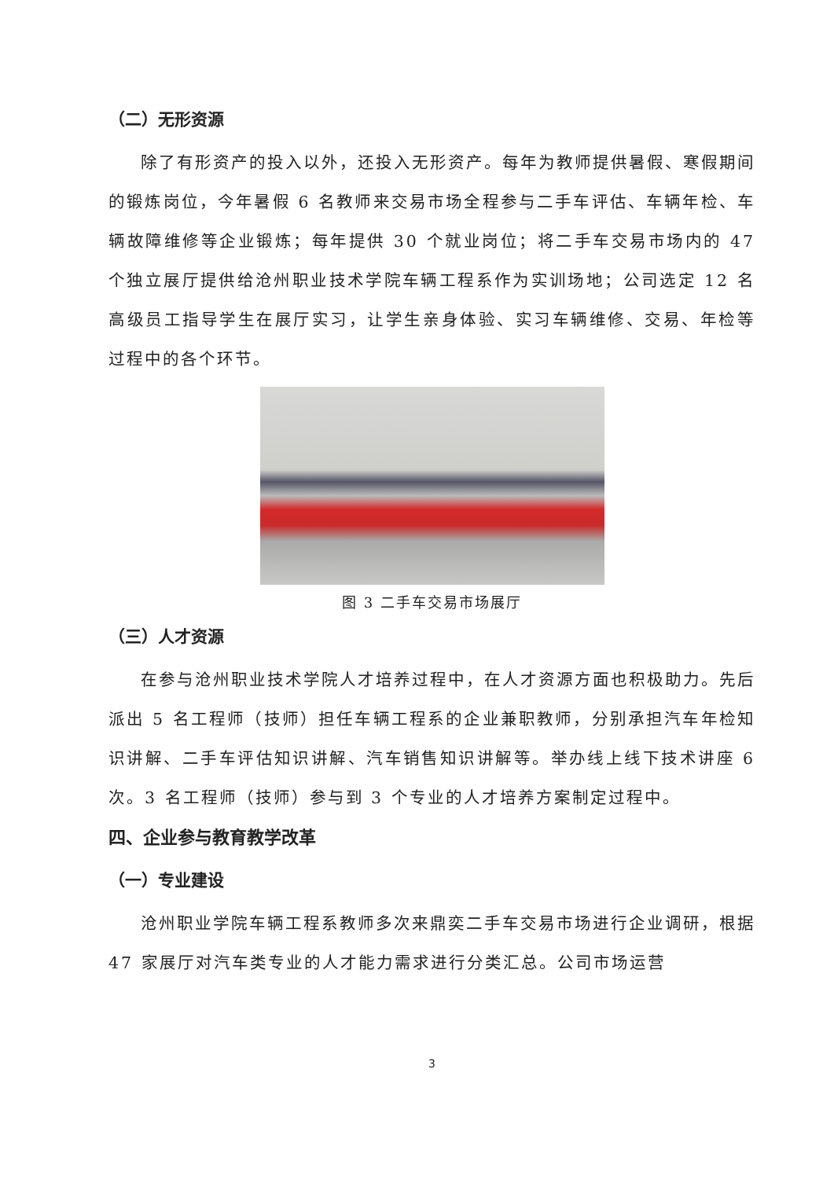（二）无形资源
除了有形资产的投入以外，还投入无形资产。每年为教师提供暑假、寒假期间的锻炼岗位，今年暑假 6 名教师来交易市场全程参与二手车评估、车辆年检、车辆故障维修等企业锻炼；每年提供 30 个就业岗位；将二手车交易市场内的 47 个独立展厅提供给沧州职业技术学院车辆工程系作为实训场地；公司选定 12 名高级员工指导学生在展厅实习，让学生亲身体验、实习车辆维修、交易、年检等过程中的各个环节。
图 3 二手车交易市场展厅
（三）人才资源
在参与沧州职业技术学院人才培养过程中，在人才资源方面也积极助力。先后派出 5 名工程师（技师）担任车辆工程系的企业兼职教师，分别承担汽车年检知识讲解、二手车评估知识讲解、汽车销售知识讲解等。举办线上线下技术讲座 6 次。3 名工程师（技师）参与到 3 个专业的人才培养方案制定过程中。
四、企业参与教育教学改革
（一）专业建设
沧州职业学院车辆工程系教师多次来鼎奕二手车交易市场进行企业调研，根据 47 家展厅对汽车类专业的人才能力需求进行分类汇总。公司市场运营
3